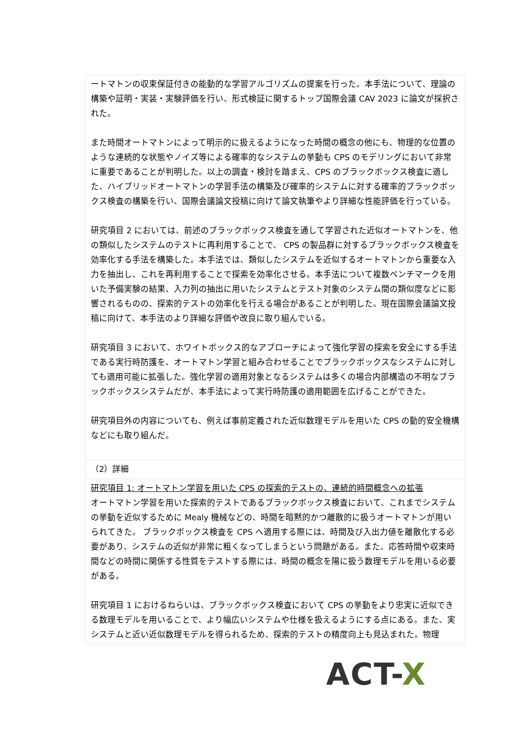ートマトンの収束保証付きの能動的な学習アルゴリズムの提案を行った。本手法について、理論の構築や証明・実装・実験評価を行い、形式検証に関するトップ国際会議 CAV 2023 に論文が採択された。
また時間オートマトンによって明示的に扱えるようになった時間の概念の他にも、物理的な位置のような連続的な状態やノイズ等による確率的なシステムの挙動も CPS のモデリングにおいて非常に重要であることが判明した。以上の調査・検討を踏まえ、CPS のブラックボックス検査に適した、ハイブリッドオートマトンの学習手法の構築及び確率的システムに対する確率的ブラックボックス検査の構築を行い、国際会議論文投稿に向けて論文執筆やより詳細な性能評価を行っている。
研究項目 2 においては、前述のブラックボックス検査を通して学習された近似オートマトンを、他の類似したシステムのテストに再利用することで、 CPS の製品群に対するブラックボックス検査を効率化する手法を構築した。本手法では、類似したシステムを近似するオートマトンから重要な入力を抽出し、これを再利用することで探索を効率化させる。本手法について複数ベンチマークを用いた予備実験の結果、入力列の抽出に用いたシステムとテスト対象のシステム間の類似度などに影響されるものの、探索的テストの効率化を行える場合があることが判明した。現在国際会議論文投稿に向けて、本手法のより詳細な評価や改良に取り組んでいる。
研究項目 3 において、ホワイトボックス的なアプローチによって強化学習の探索を安全にする手法である実行時防護を、オートマトン学習と組み合わせることでブラックボックスなシステムに対しても適用可能に拡張した。強化学習の適用対象となるシステムは多くの場合内部構造の不明なブラックボックスシステムだが、本手法によって実行時防護の適用範囲を広げることができた。
研究項目外の内容についても、例えば事前定義された近似数理モデルを用いた CPS の動的安全機構などにも取り組んだ。
（2）詳細
研究項目 1: オートマトン学習を用いた CPS の探索的テストの、連続的時間概念への拡張
オートマトン学習を用いた探索的テストであるブラックボックス検査において、これまでシステムの挙動を近似するために Mealy 機械などの、時間を暗黙的かつ離散的に扱うオートマトンが用いられてきた。 ブラックボックス検査を CPS へ適用する際には、時間及び入出力値を離散化する必要があり、システムの近似が非常に粗くなってしまうという問題がある。また、応答時間や収束時間などの時間に関係する性質をテストする際には、時間の概念を陽に扱う数理モデルを用いる必要がある。
研究項目 1 におけるねらいは、ブラックボックス検査において CPS の挙動をより忠実に近似できる数理モデルを用いることで、より幅広いシステムや仕様を扱えるようにする点にある。また、実システムと近い近似数理モデルを得られるため、探索的テストの精度向上も見込まれた。物理
ACT-X